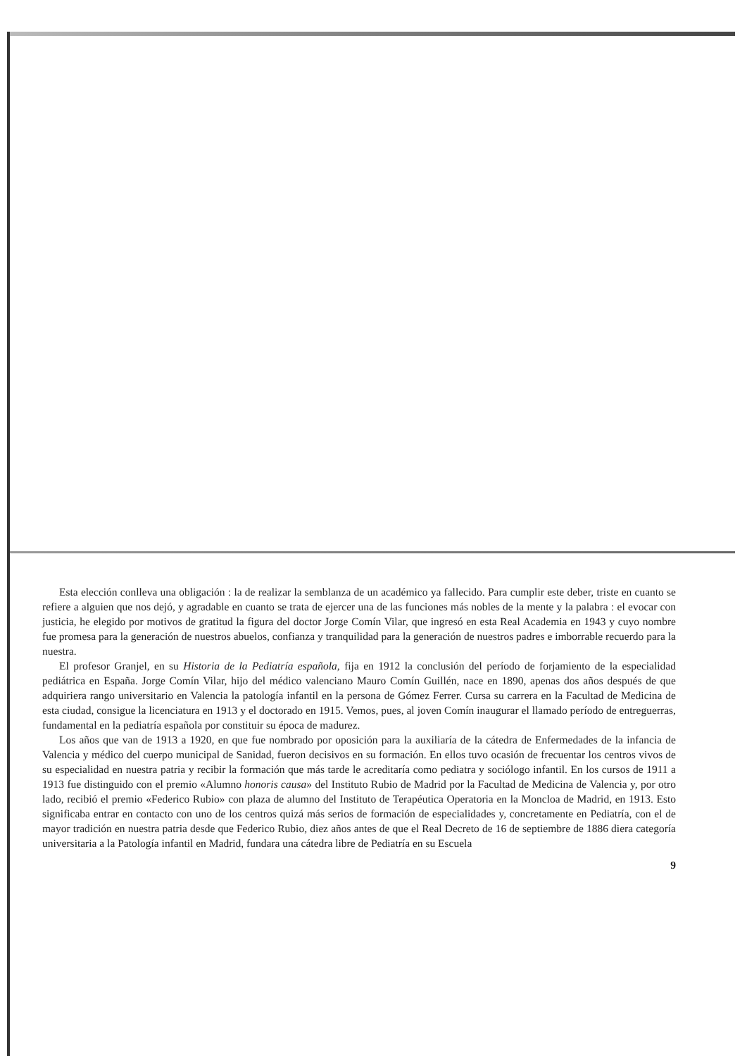Esta elección conlleva una obligación : la de realizar la semblanza de un académico ya fallecido. Para cumplir este deber, triste en cuanto se refiere a alguien que nos dejó, y agradable en cuanto se trata de ejercer una de las funciones más nobles de la mente y la palabra : el evocar con justicia, he elegido por motivos de gratitud la figura del doctor Jorge Comín Vilar, que ingresó en esta Real Academia en 1943 y cuyo nombre fue promesa para la generación de nuestros abuelos, confianza y tranquilidad para la generación de nuestros padres e imborrable recuerdo para la nuestra.
El profesor Granjel, en su Historia de la Pediatría española, fija en 1912 la conclusión del período de forjamiento de la especialidad pediátrica en España. Jorge Comín Vilar, hijo del médico valenciano Mauro Comín Guillén, nace en 1890, apenas dos años después de que adquiriera rango universitario en Valencia la patología infantil en la persona de Gómez Ferrer. Cursa su carrera en la Facultad de Medicina de esta ciudad, consigue la licenciatura en 1913 y el doctorado en 1915. Vemos, pues, al joven Comín inaugurar el llamado período de entreguerras, fundamental en la pediatría española por constituir su época de madurez.
Los años que van de 1913 a 1920, en que fue nombrado por oposición para la auxiliaría de la cátedra de Enfermedades de la infancia de Valencia y médico del cuerpo municipal de Sanidad, fueron decisivos en su formación. En ellos tuvo ocasión de frecuentar los centros vivos de su especialidad en nuestra patria y recibir la formación que más tarde le acreditaría como pediatra y sociólogo infantil. En los cursos de 1911 a 1913 fue distinguido con el premio «Alumno honoris causa» del Instituto Rubio de Madrid por la Facultad de Medicina de Valencia y, por otro lado, recibió el premio «Federico Rubio» con plaza de alumno del Instituto de Terapéutica Operatoria en la Moncloa de Madrid, en 1913. Esto significaba entrar en contacto con uno de los centros quizá más serios de formación de especialidades y, concretamente en Pediatría, con el de mayor tradición en nuestra patria desde que Federico Rubio, diez años antes de que el Real Decreto de 16 de septiembre de 1886 diera categoría universitaria a la Patología infantil en Madrid, fundara una cátedra libre de Pediatría en su Escuela
9